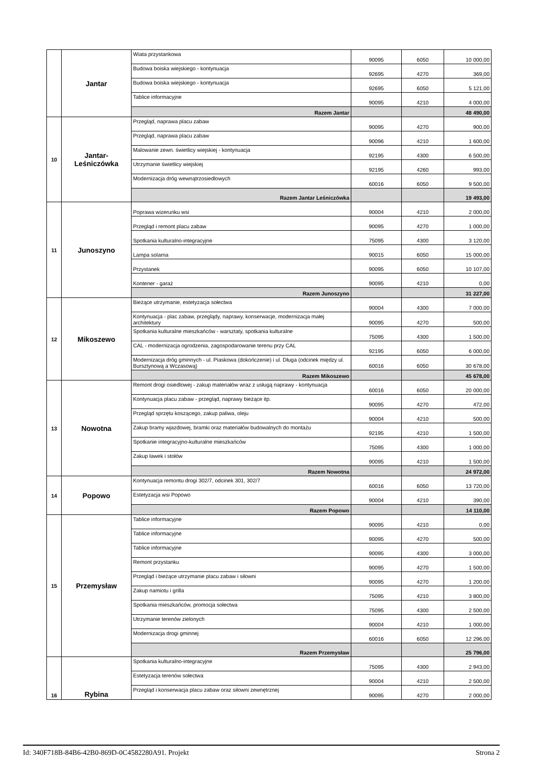| | Jantar | Wiata przystankowa | 90095 | 6050 | 10 000,00 |
| | | Budowa boiska wiejskiego - kontynuacja | 92695 | 4270 | 369,00 |
| | | Budowa boiska wiejskiego - kontynuacja | 92695 | 6050 | 5 121,00 |
| | | Tablice informacyjne | 90095 | 4210 | 4 000,00 |
| | | Razem Jantar | | | 48 490,00 |
| 10 | Jantar-Leśniczówka | Przegląd, naprawa placu zabaw | 90095 | 4270 | 900,00 |
| | | Przegląd, naprawa placu zabaw | 90096 | 4210 | 1 600,00 |
| | | Malowanie zewn. świetlicy wiejskiej - kontynuacja | 92195 | 4300 | 6 500,00 |
| | | Utrzymanie świetlicy wiejskiej | 92195 | 4260 | 993,00 |
| | | Modernizacja dróg wewnątrzosiedlowych | 60016 | 6050 | 9 500,00 |
| | | Razem Jantar Leśniczówka | | | 19 493,00 |
| 11 | Junoszyno | Poprawa wizerunku wsi | 90004 | 4210 | 2 000,00 |
| | | Przegląd i remont placu zabaw | 90095 | 4270 | 1 000,00 |
| | | Spotkania kulturalno-integracyjne | 75095 | 4300 | 3 120,00 |
| | | Lampa solarna | 90015 | 6050 | 15 000,00 |
| | | Przystanek | 90095 | 6050 | 10 107,00 |
| | | Kontener - garaż | 90095 | 4210 | 0,00 |
| | | Razem Junoszyno | | | 31 227,00 |
| 12 | Mikoszewo | Bieżące utrzymanie, estetyzacja sołectwa | 90004 | 4300 | 7 000,00 |
| | | Kontynuacja - plac zabaw, przeglądy, naprawy, konserwacje, modernizacja małej architektury | 90095 | 4270 | 500,00 |
| | | Spotkania kulturalne mieszkańców - warsztaty, spotkania kulturalne | 75095 | 4300 | 1 500,00 |
| | | CAL - modernizacja ogrodzenia, zagospodarowanie terenu przy CAL | 92195 | 6050 | 6 000,00 |
| | | Modernizacja dróg gminnych - ul. Piaskowa (dokończenie) i ul. Długa (odcinek między ul. Bursztynową a Wczasową) | 60016 | 6050 | 30 678,00 |
| | | Razem Mikoszewo | | | 45 678,00 |
| 13 | Nowotna | Remont drogi osiedlowej - zakup materiałów wraz z usługą naprawy - kontynuacja | 60016 | 6050 | 20 000,00 |
| | | Kontynuacja placu zabaw - przegląd, naprawy bieżące itp. | 90095 | 4270 | 472,00 |
| | | Przegląd sprzętu koszącego, zakup paliwa, oleju | 90004 | 4210 | 500,00 |
| | | Zakup bramy wjazdowej, bramki oraz materiałów budowalnych do montażu | 92195 | 4210 | 1 500,00 |
| | | Spotkanie integracyjno-kulturalne mieszkańców | 75095 | 4300 | 1 000,00 |
| | | Zakup ławek i stołów | 90095 | 4210 | 1 500,00 |
| | | Razem Nowotna | | | 24 972,00 |
| 14 | Popowo | Kontynuacja remontu drogi 302/7, odcinek 301, 302/7 | 60016 | 6050 | 13 720,00 |
| | | Estetyzacja wsi Popowo | 90004 | 4210 | 390,00 |
| | | Razem Popowo | | | 14 110,00 |
| 15 | Przemysław | Tablice informacyjne | 90095 | 4210 | 0,00 |
| | | Tablice informacyjne | 90095 | 4270 | 500,00 |
| | | Tablice informacyjne | 90095 | 4300 | 3 000,00 |
| | | Remont przystanku | 90095 | 4270 | 1 500,00 |
| | | Przegląd i bieżące utrzymanie placu zabaw i siłowni | 90095 | 4270 | 1 200,00 |
| | | Zakup namiotu i grilla | 75095 | 4210 | 3 800,00 |
| | | Spotkania mieszkańców, promocja sołectwa | 75095 | 4300 | 2 500,00 |
| | | Utrzymanie terenów zielonych | 90004 | 4210 | 1 000,00 |
| | | Modernizacja drogi gminnej | 60016 | 6050 | 12 296,00 |
| | | Razem Przemysław | | | 25 796,00 |
| 16 | Rybina | Spotkania kulturalno-integracyjne | 75095 | 4300 | 2 943,00 |
| | | Estetyzacja terenów sołectwa | 90004 | 4210 | 2 500,00 |
| | | Przegląd i konserwacja placu zabaw oraz siłowni zewnętrznej | 90095 | 4270 | 2 000,00 |
Id: 340F718B-84B6-42B0-869D-0C4582280A91. Projekt Strona 2